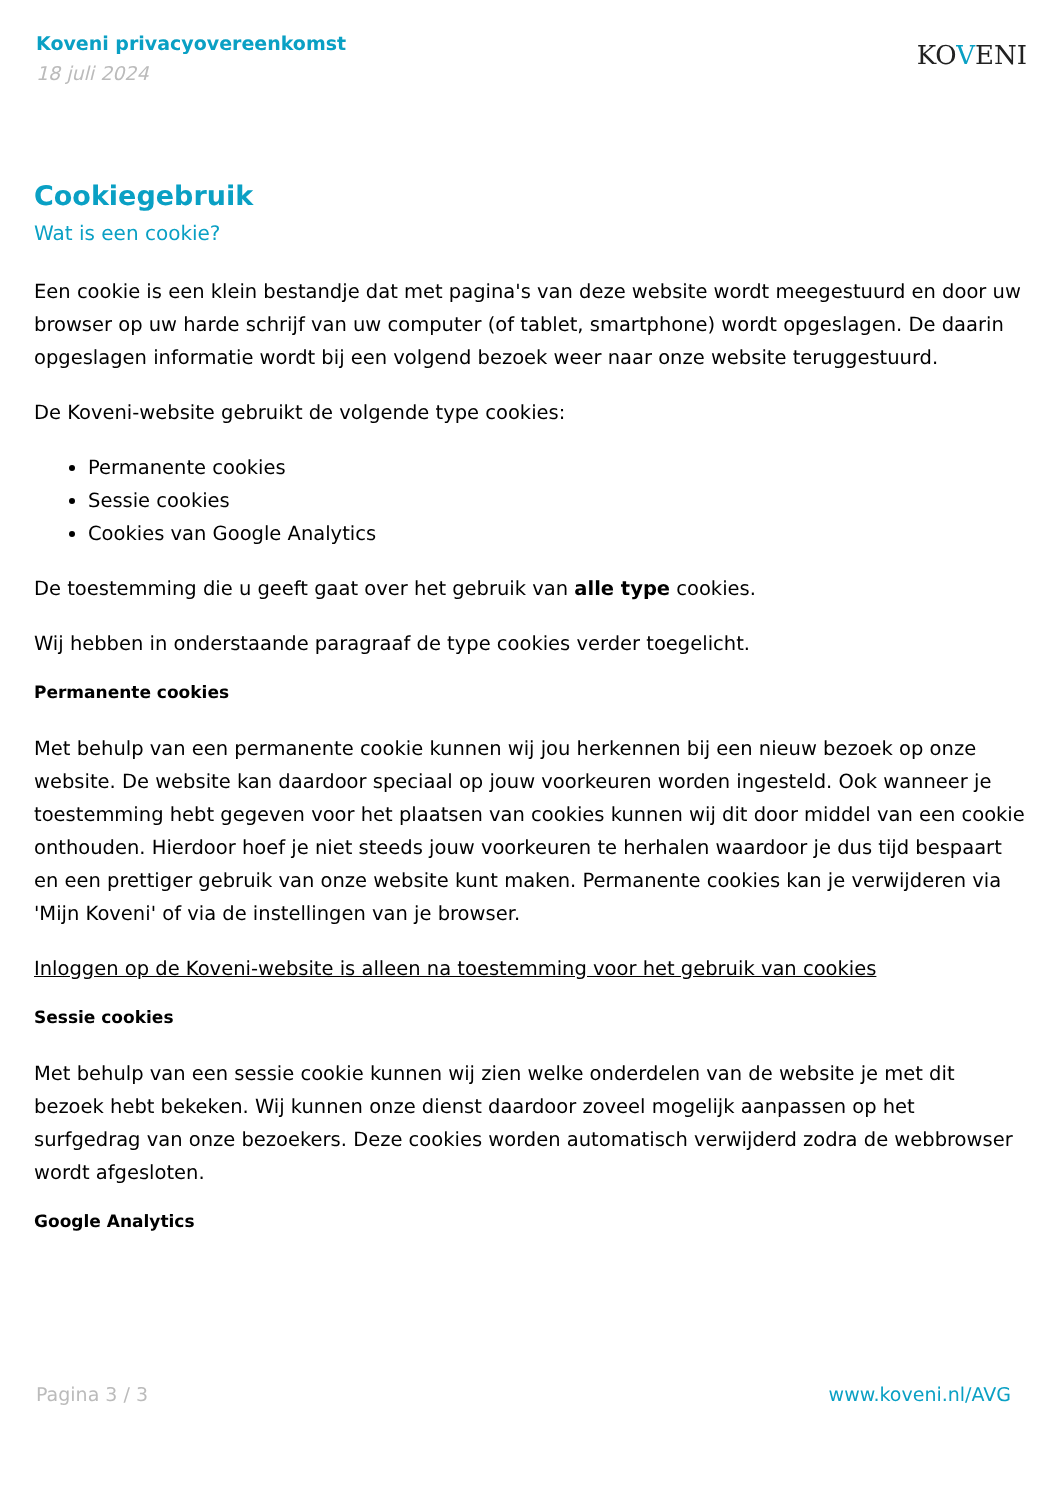Koveni privacyovereenkomst
18 juli 2024
KOVENI
Cookiegebruik
Wat is een cookie?
Een cookie is een klein bestandje dat met pagina's van deze website wordt meegestuurd en door uw browser op uw harde schrijf van uw computer (of tablet, smartphone) wordt opgeslagen. De daarin opgeslagen informatie wordt bij een volgend bezoek weer naar onze website teruggestuurd.
De Koveni-website gebruikt de volgende type cookies:
Permanente cookies
Sessie cookies
Cookies van Google Analytics
De toestemming die u geeft gaat over het gebruik van alle type cookies.
Wij hebben in onderstaande paragraaf de type cookies verder toegelicht.
Permanente cookies
Met behulp van een permanente cookie kunnen wij jou herkennen bij een nieuw bezoek op onze website. De website kan daardoor speciaal op jouw voorkeuren worden ingesteld. Ook wanneer je toestemming hebt gegeven voor het plaatsen van cookies kunnen wij dit door middel van een cookie onthouden. Hierdoor hoef je niet steeds jouw voorkeuren te herhalen waardoor je dus tijd bespaart en een prettiger gebruik van onze website kunt maken. Permanente cookies kan je verwijderen via 'Mijn Koveni' of via de instellingen van je browser.
Inloggen op de Koveni-website is alleen na toestemming voor het gebruik van cookies
Sessie cookies
Met behulp van een sessie cookie kunnen wij zien welke onderdelen van de website je met dit bezoek hebt bekeken. Wij kunnen onze dienst daardoor zoveel mogelijk aanpassen op het surfgedrag van onze bezoekers. Deze cookies worden automatisch verwijderd zodra de webbrowser wordt afgesloten.
Google Analytics
Pagina 3 / 3 www.koveni.nl/AVG